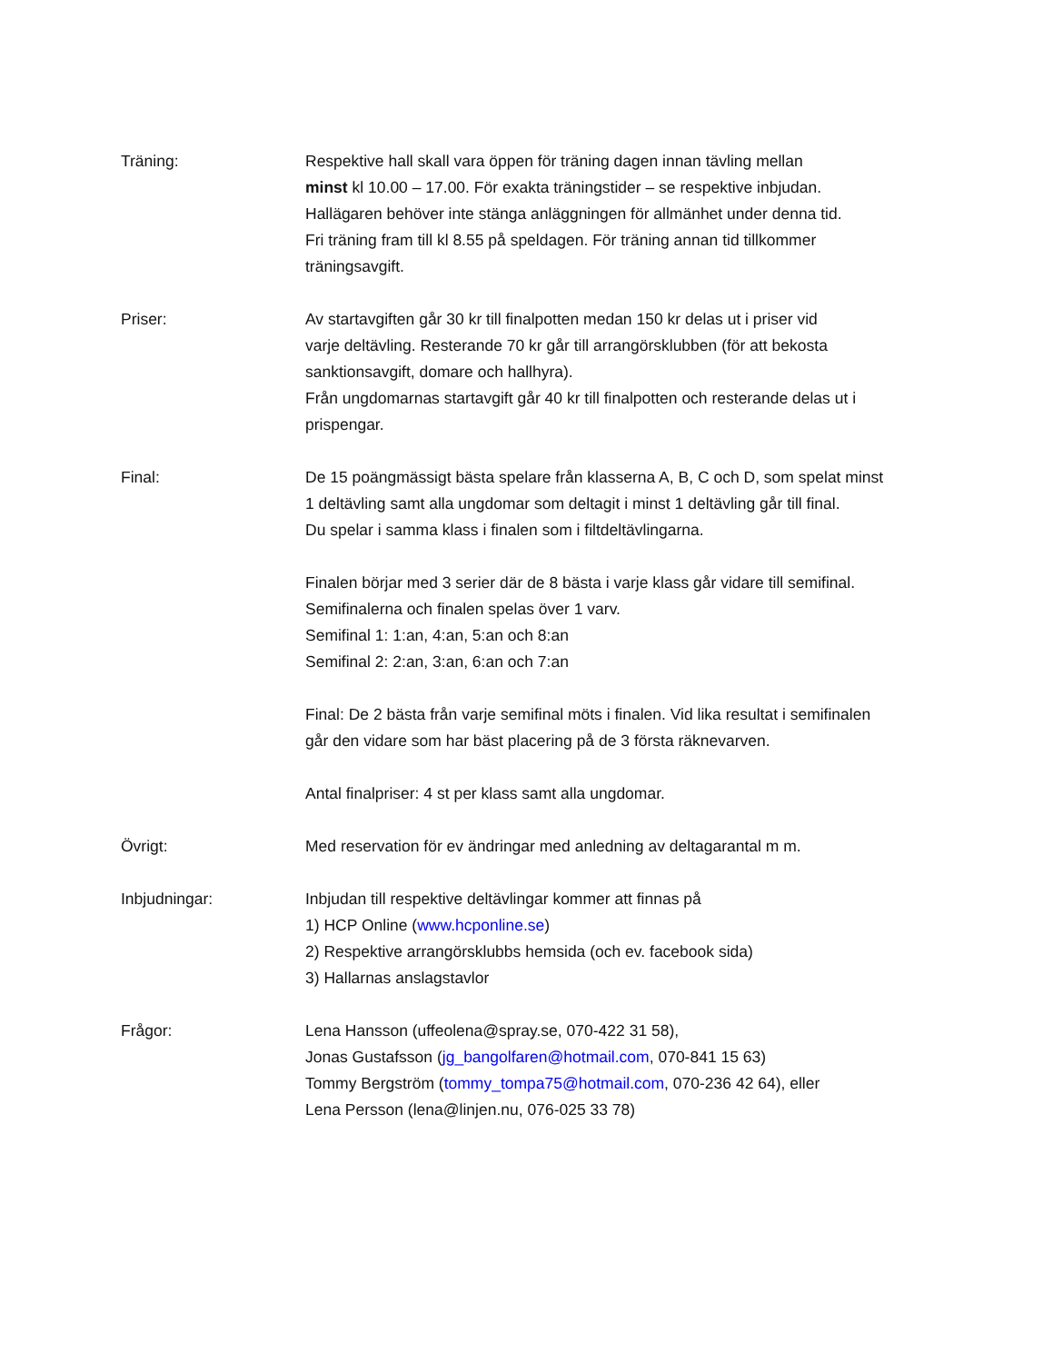Träning: Respektive hall skall vara öppen för träning dagen innan tävling mellan
minst kl 10.00 – 17.00. För exakta träningstider – se respektive inbjudan.
Hallägaren behöver inte stänga anläggningen för allmänhet under denna tid.
Fri träning fram till kl 8.55 på speldagen. För träning annan tid tillkommer
träningsavgift.
Priser: Av startavgiften går 30 kr till finalpotten medan 150 kr delas ut i priser vid
varje deltävling. Resterande 70 kr går till arrangörsklubben (för att bekosta
sanktionsavgift, domare och hallhyra).
Från ungdomarnas startavgift går 40 kr till finalpotten och resterande delas ut i
prispengar.
Final: De 15 poängmässigt bästa spelare från klasserna A, B, C och D, som spelat minst
1 deltävling samt alla ungdomar som deltagit i minst 1 deltävling går till final.
Du spelar i samma klass i finalen som i filtdeltävlingarna.
Finalen börjar med 3 serier där de 8 bästa i varje klass går vidare till semifinal.
Semifinalerna och finalen spelas över 1 varv.
Semifinal 1: 1:an, 4:an, 5:an och 8:an
Semifinal 2: 2:an, 3:an, 6:an och 7:an
Final: De 2 bästa från varje semifinal möts i finalen. Vid lika resultat i semifinalen
går den vidare som har bäst placering på de 3 första räknevarven.
Antal finalpriser: 4 st per klass samt alla ungdomar.
Övrigt: Med reservation för ev ändringar med anledning av deltagarantal m m.
Inbjudningar: Inbjudan till respektive deltävlingar kommer att finnas på
1) HCP Online (www.hcponline.se)
2) Respektive arrangörsklubbs hemsida (och ev. facebook sida)
3) Hallarnas anslagstavlor
Frågor: Lena Hansson (uffeolena@spray.se, 070-422 31 58),
Jonas Gustafsson (jg_bangolfaren@hotmail.com, 070-841 15 63)
Tommy Bergström (tommy_tompa75@hotmail.com, 070-236 42 64), eller
Lena Persson (lena@linjen.nu, 076-025 33 78)